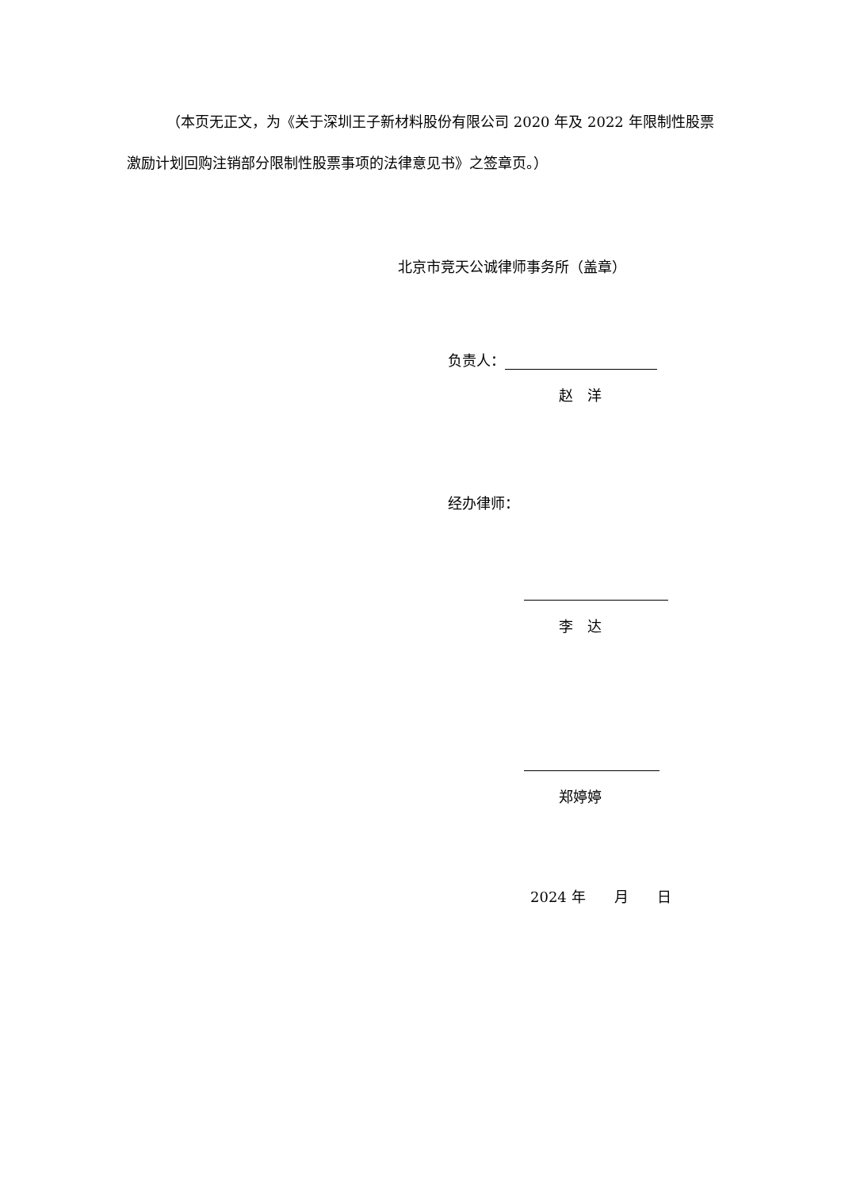（本页无正文，为《关于深圳王子新材料股份有限公司 2020 年及 2022 年限制性股票激励计划回购注销部分限制性股票事项的法律意见书》之签章页。）
北京市竞天公诚律师事务所（盖章）
负责人：
赵　洋
经办律师：
李　达
郑婷婷
2024 年　　月　　日